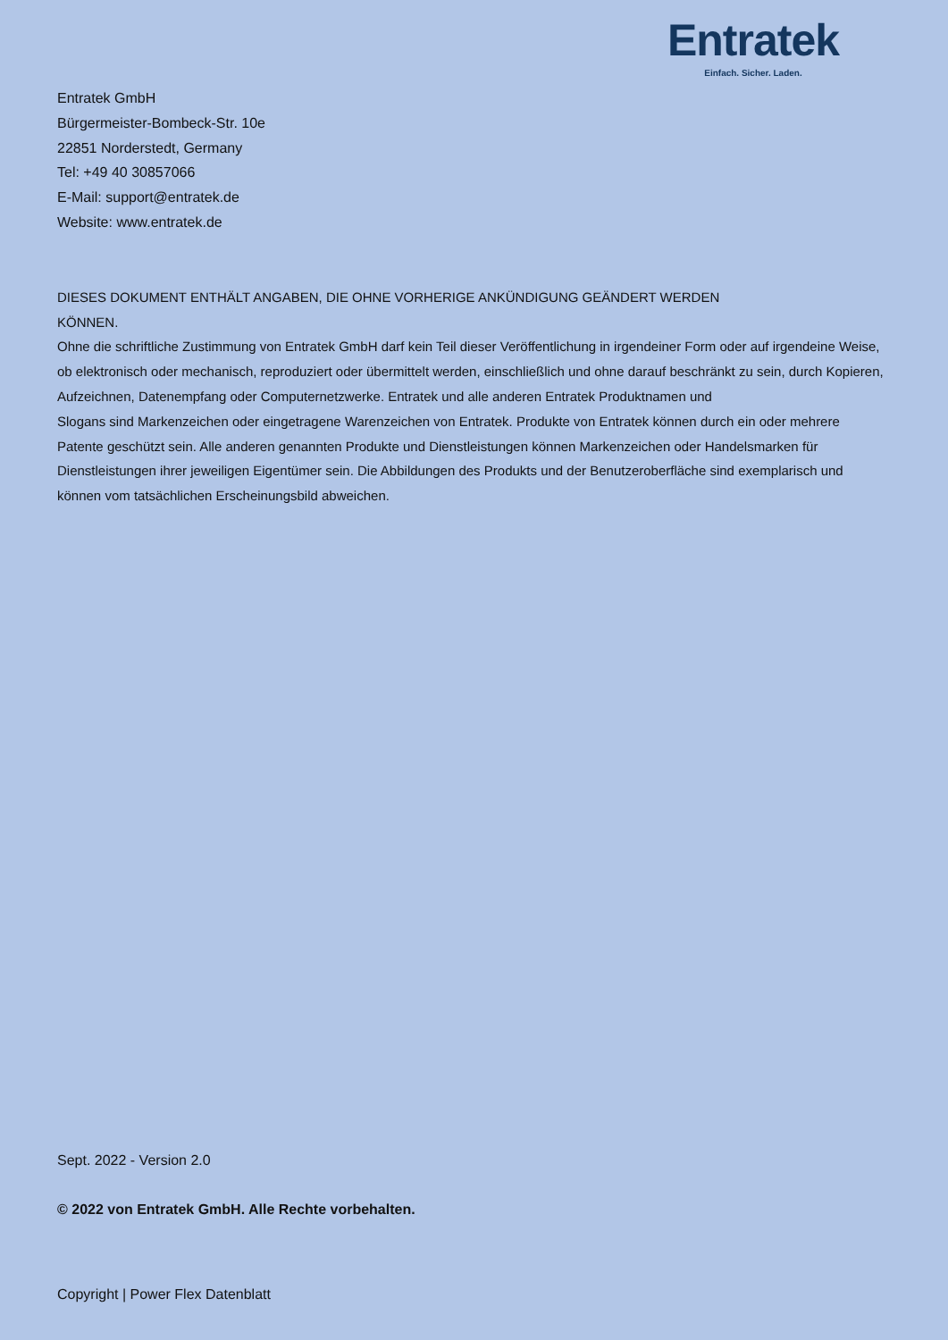Entratek
Einfach. Sicher. Laden.
Entratek GmbH
Bürgermeister-Bombeck-Str. 10e
22851 Norderstedt, Germany
Tel: +49 40 30857066
E-Mail: support@entratek.de
Website: www.entratek.de
DIESES DOKUMENT ENTHÄLT ANGABEN, DIE OHNE VORHERIGE ANKÜNDIGUNG GEÄNDERT WERDEN
KÖNNEN.
Ohne die schriftliche Zustimmung von Entratek GmbH darf kein Teil dieser Veröffentlichung in irgendeiner Form oder auf irgendeine Weise, ob elektronisch oder mechanisch, reproduziert oder übermittelt werden, einschließlich und ohne darauf beschränkt zu sein, durch Kopieren, Aufzeichnen, Datenempfang oder Computernetzwerke. Entratek und alle anderen Entratek Produktnamen und
Slogans sind Markenzeichen oder eingetragene Warenzeichen von Entratek. Produkte von Entratek können durch ein oder mehrere Patente geschützt sein. Alle anderen genannten Produkte und Dienstleistungen können Markenzeichen oder Handelsmarken für Dienstleistungen ihrer jeweiligen Eigentümer sein. Die Abbildungen des Produkts und der Benutzeroberfläche sind exemplarisch und können vom tatsächlichen Erscheinungsbild abweichen.
Sept. 2022 - Version 2.0
© 2022 von Entratek GmbH. Alle Rechte vorbehalten.
Copyright | Power Flex Datenblatt